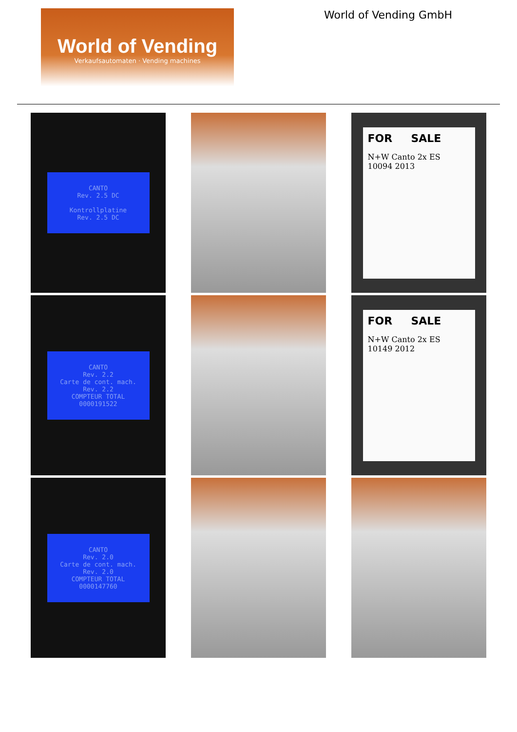World of Vending
Verkaufsautomaten · Vending machines
World of Vending GmbH
CANTO
Rev. 2.5 DC
Kontrollplatine
Rev. 2.5 DC
FOR SALE
N+W Canto 2x ES
10094 2013
CANTO
Rev. 2.2
Carte de cont. mach.
Rev. 2.2
COMPTEUR TOTAL
0000191522
FOR SALE
N+W Canto 2x ES
10149 2012
CANTO
Rev. 2.0
Carte de cont. mach.
Rev. 2.0
COMPTEUR TOTAL
0000147760